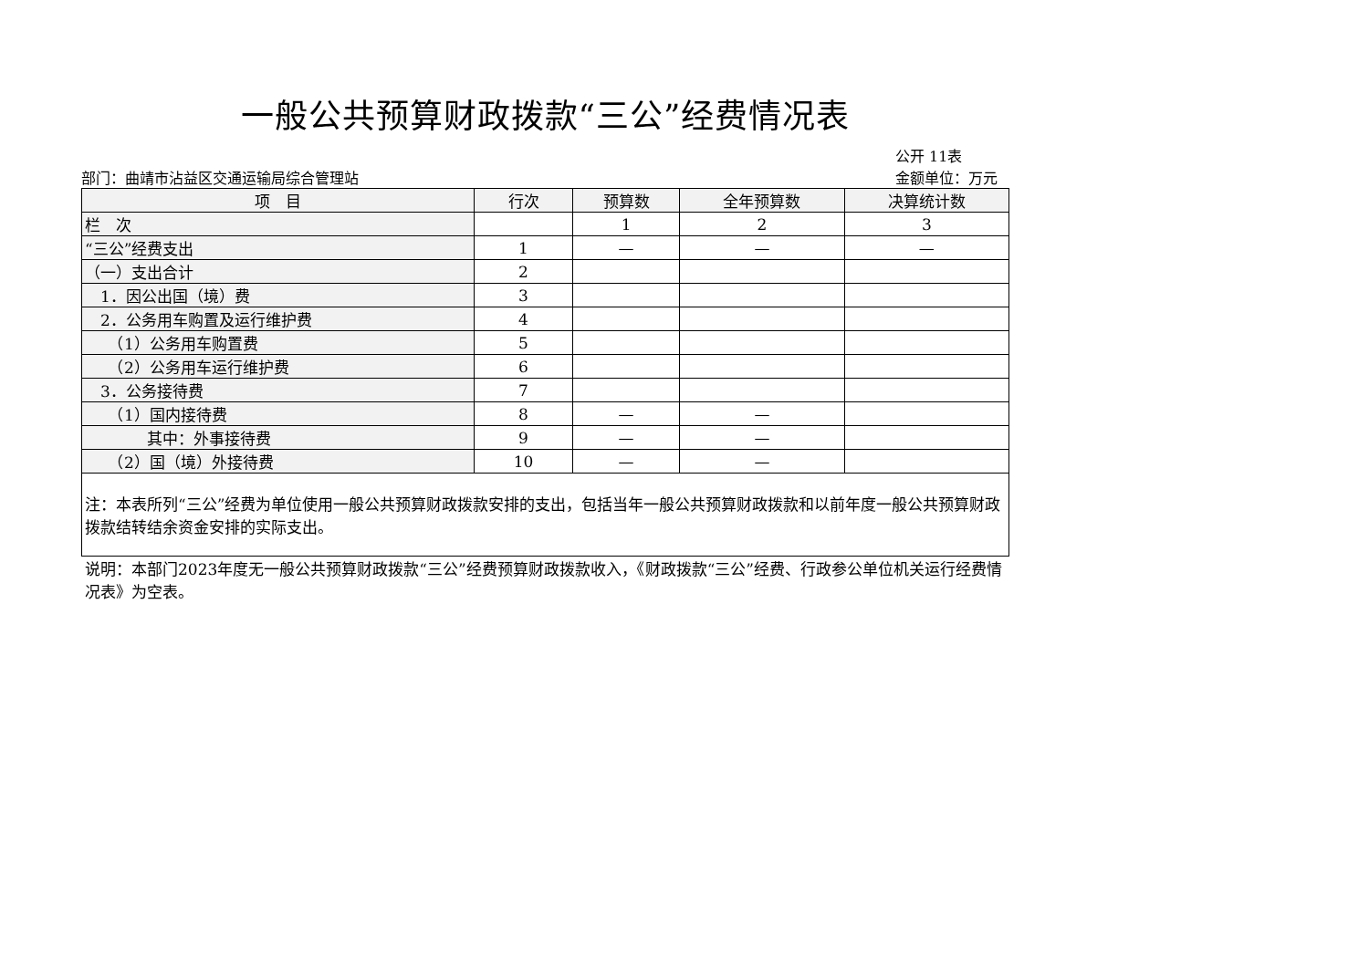一般公共预算财政拨款“三公”经费情况表
公开 11表
部门：曲靖市沾益区交通运输局综合管理站 金额单位：万元
| 项 目 | 行次 | 预算数 | 全年预算数 | 决算统计数 |
| --- | --- | --- | --- | --- |
| 栏 次 | | 1 | 2 | 3 |
| “三公”经费支出 | 1 | — | — | — |
| （一）支出合计 | 2 | | | |
| 1．因公出国（境）费 | 3 | | | |
| 2．公务用车购置及运行维护费 | 4 | | | |
| （1）公务用车购置费 | 5 | | | |
| （2）公务用车运行维护费 | 6 | | | |
| 3．公务接待费 | 7 | | | |
| （1）国内接待费 | 8 | — | — | |
| 其中：外事接待费 | 9 | — | — | |
| （2）国（境）外接待费 | 10 | — | — | |
| 注：本表所列“三公”经费为单位使用一般公共预算财政拨款安排的支出，包括当年一般公共预算财政拨款和以前年度一般公共预算财政拨款结转结余资金安排的实际支出。 | | | | |
说明：本部门2023年度无一般公共预算财政拨款“三公”经费预算财政拨款收入，《财政拨款“三公”经费、行政参公单位机关运行经费情况表》为空表。